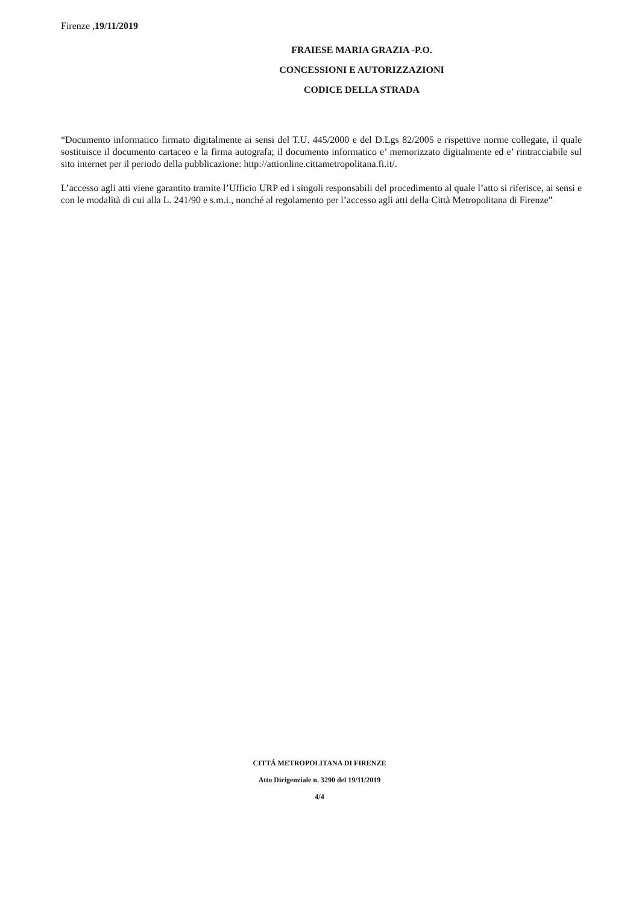Firenze ,19/11/2019
FRAIESE MARIA GRAZIA -P.O. CONCESSIONI E AUTORIZZAZIONI CODICE DELLA STRADA
“Documento informatico firmato digitalmente ai sensi del T.U. 445/2000 e del D.Lgs 82/2005 e rispettive norme collegate, il quale sostituisce il documento cartaceo e la firma autografa; il documento informatico e’ memorizzato digitalmente ed e’ rintracciabile sul sito internet per il periodo della pubblicazione: http://attionline.cittametropolitana.fi.it/.
L’accesso agli atti viene garantito tramite l’Ufficio URP ed i singoli responsabili del procedimento al quale l’atto si riferisce, ai sensi e con le modalità di cui alla L. 241/90 e s.m.i., nonché al regolamento per l’accesso agli atti della Città Metropolitana di Firenze”
CITTÁ METROPOLITANA DI FIRENZE
Atto Dirigenziale n. 3290 del 19/11/2019
4/4